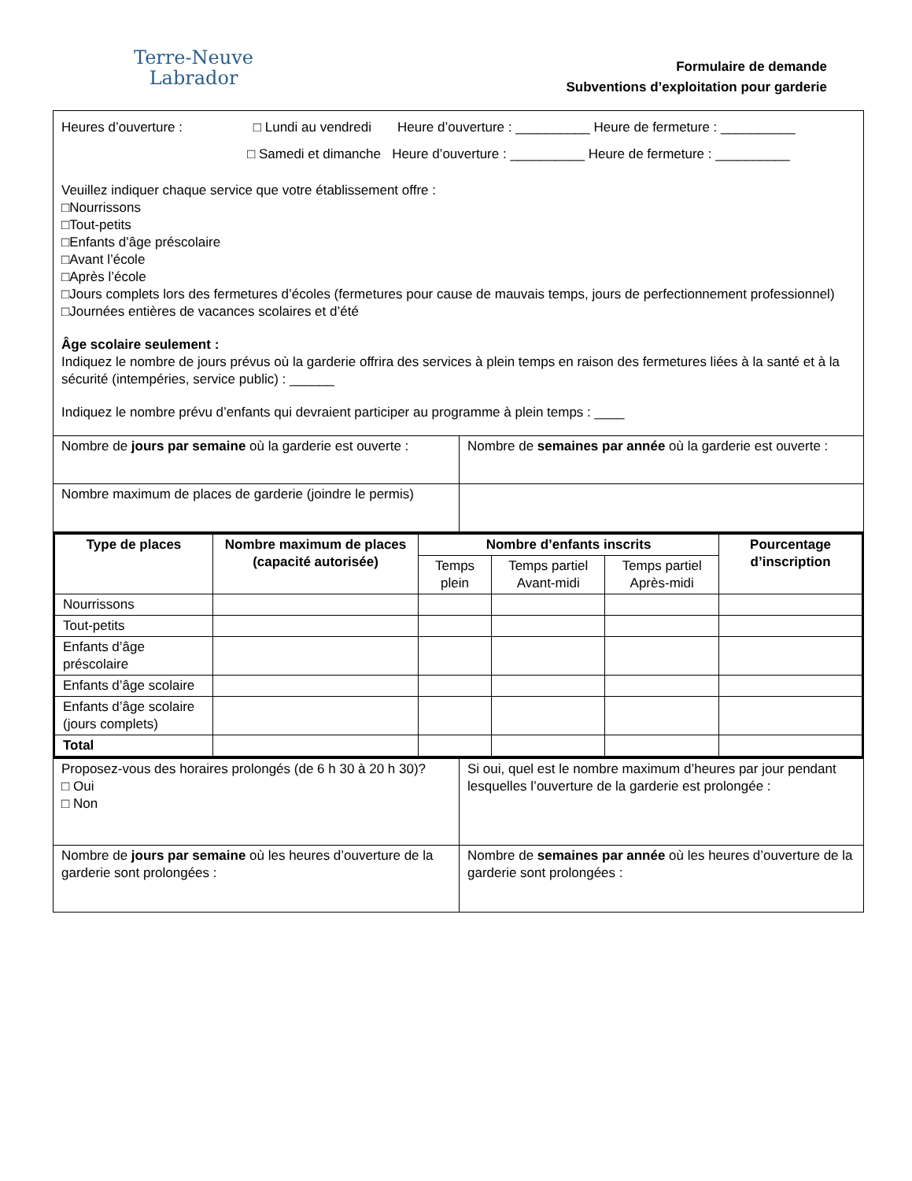Terre‑Neuve
Labrador
Formulaire de demande
Subventions d’exploitation pour garderie
| Heures d’ouverture : □ Lundi au vendredi Heure d’ouverture : __________ Heure de fermeture : __________ □ Samedi et dimanche Heure d’ouverture : __________ Heure de fermeture : __________ Veuillez indiquer chaque service que votre établissement offre : □Nourrissons □Tout-petits □Enfants d’âge préscolaire □Avant l’école □Après l’école □Jours complets lors des fermetures d’écoles (fermetures pour cause de mauvais temps, jours de perfectionnement professionnel) □Journées entières de vacances scolaires et d’été Âge scolaire seulement : Indiquez le nombre de jours prévus où la garderie offrira des services à plein temps en raison des fermetures liées à la santé et à la sécurité (intempéries, service public) : ______ Indiquez le nombre prévu d’enfants qui devraient participer au programme à plein temps : ____ | |
| Nombre de jours par semaine où la garderie est ouverte : | Nombre de semaines par année où la garderie est ouverte : |
| Nombre maximum de places de garderie (joindre le permis) | |
| Type de places | Nombre maximum de places (capacité autorisée) | Nombre d’enfants inscrits | | | Pourcentage d’inscription |
| --- | --- | --- | --- | --- | --- |
| | | Temps plein | Temps partiel Avant-midi | Temps partiel Après-midi | |
| Nourrissons | | | | | |
| Tout-petits | | | | | |
| Enfants d’âge préscolaire | | | | | |
| Enfants d’âge scolaire | | | | | |
| Enfants d’âge scolaire (jours complets) | | | | | |
| Total | | | | | |
| Proposez-vous des horaires prolongés (de 6 h 30 à 20 h 30)? □ Oui □ Non | Si oui, quel est le nombre maximum d’heures par jour pendant lesquelles l’ouverture de la garderie est prolongée : |
| Nombre de jours par semaine où les heures d’ouverture de la garderie sont prolongées : | Nombre de semaines par année où les heures d’ouverture de la garderie sont prolongées : |